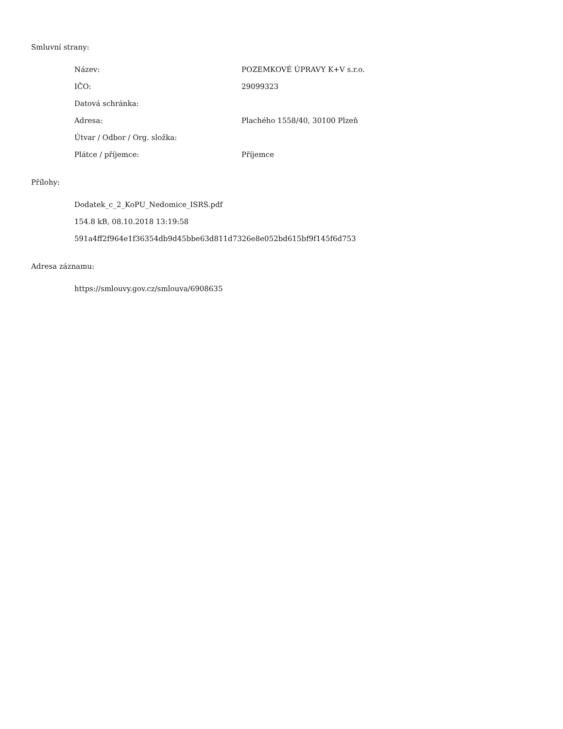Smluvní strany:
| Název: | POZEMKOVÉ ÚPRAVY K+V s.r.o. |
| IČO: | 29099323 |
| Datová schránka: | |
| Adresa: | Plachého 1558/40, 30100 Plzeň |
| Útvar / Odbor / Org. složka: | |
| Plátce / příjemce: | Příjemce |
Přílohy:
Dodatek_c_2_KoPU_Nedomice_ISRS.pdf
154.8 kB, 08.10.2018 13:19:58
591a4ff2f964e1f36354db9d45bbe63d811d7326e8e052bd615bf9f145f6d753
Adresa záznamu:
https://smlouvy.gov.cz/smlouva/6908635